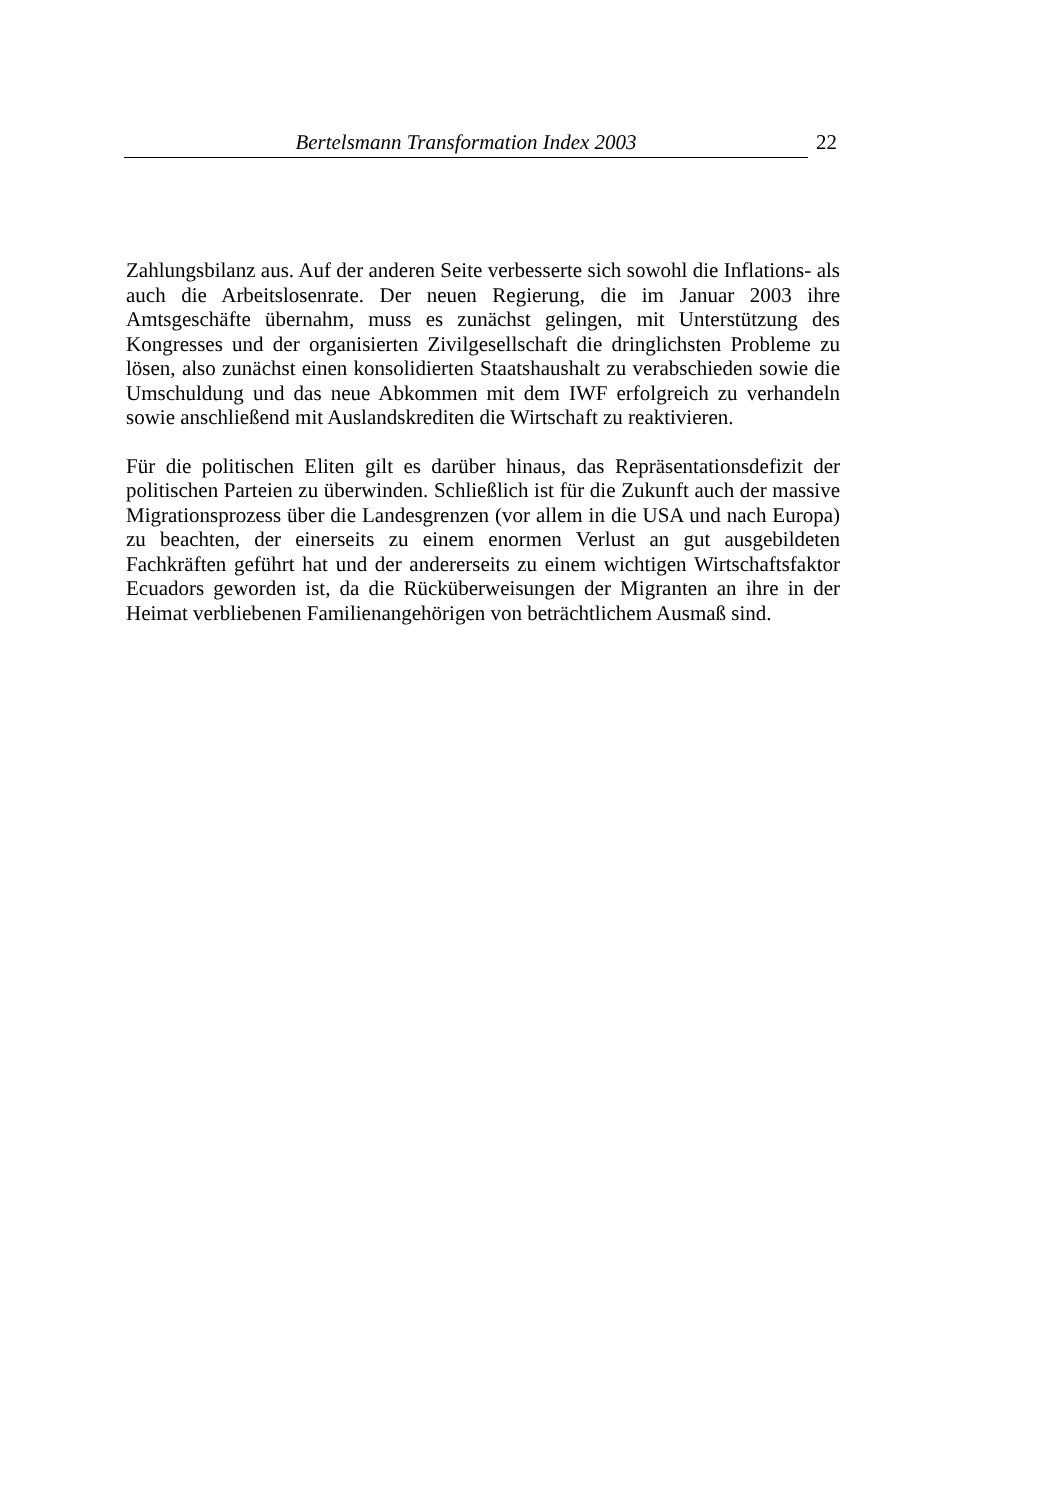Bertelsmann Transformation Index 2003 22
Zahlungsbilanz aus. Auf der anderen Seite verbesserte sich sowohl die Inflations- als auch die Arbeitslosenrate. Der neuen Regierung, die im Januar 2003 ihre Amtsgeschäfte übernahm, muss es zunächst gelingen, mit Unterstützung des Kongresses und der organisierten Zivilgesellschaft die dringlichsten Probleme zu lösen, also zunächst einen konsolidierten Staatshaushalt zu verabschieden sowie die Umschuldung und das neue Abkommen mit dem IWF erfolgreich zu verhandeln sowie anschließend mit Auslandskrediten die Wirtschaft zu reaktivieren.
Für die politischen Eliten gilt es darüber hinaus, das Repräsentationsdefizit der politischen Parteien zu überwinden. Schließlich ist für die Zukunft auch der massive Migrationsprozess über die Landesgrenzen (vor allem in die USA und nach Europa) zu beachten, der einerseits zu einem enormen Verlust an gut ausgebildeten Fachkräften geführt hat und der andererseits zu einem wichtigen Wirtschaftsfaktor Ecuadors geworden ist, da die Rücküberweisungen der Migranten an ihre in der Heimat verbliebenen Familienangehörigen von beträchtlichem Ausmaß sind.